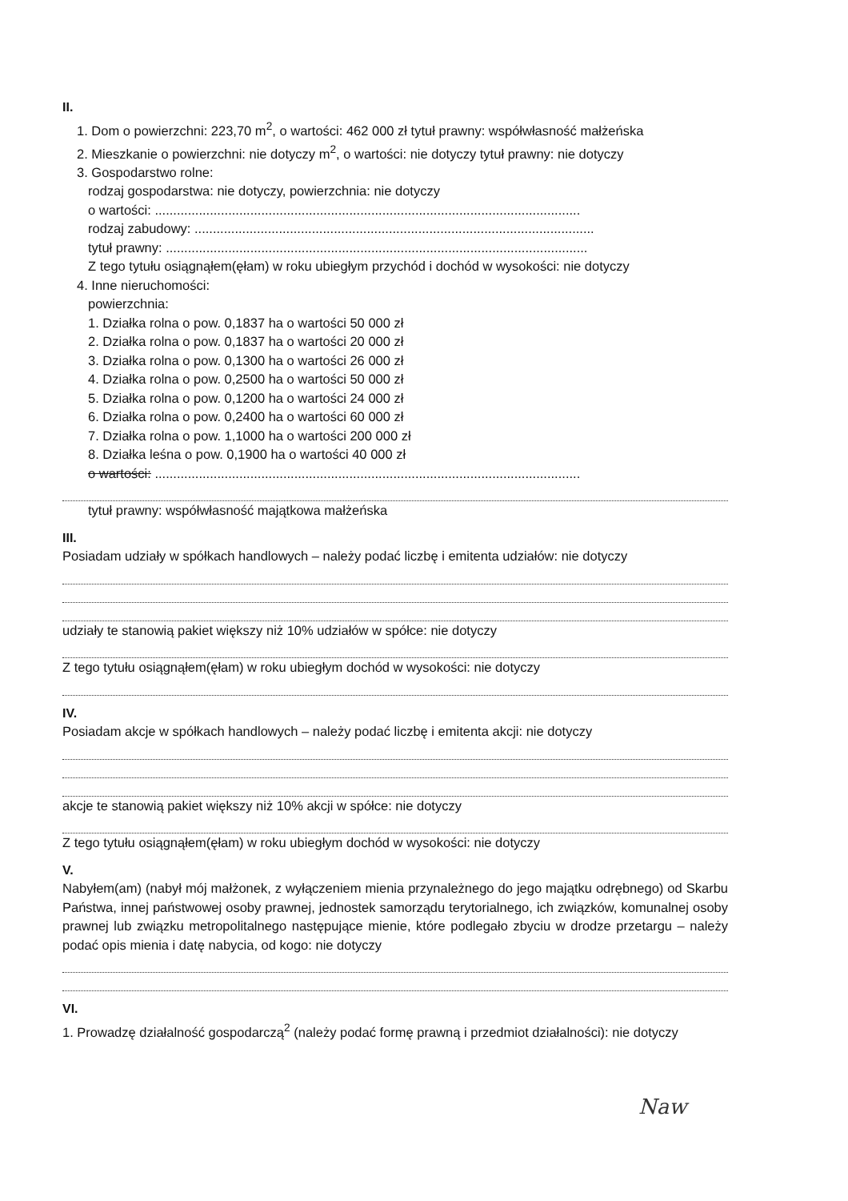II.
1. Dom o powierzchni: 223,70 m<sup>2</sup>, o wartości: 462 000 zł tytuł prawny: współwłasność małżeńska
2. Mieszkanie o powierzchni: nie dotyczy m<sup>2</sup>, o wartości: nie dotyczy tytuł prawny: nie dotyczy
3. Gospodarstwo rolne:
rodzaj gospodarstwa: nie dotyczy, powierzchnia: nie dotyczy
o wartości: ....................................................................................................................
rodzaj zabudowy: .............................................................................................................
tytuł prawny: ...................................................................................................................
Z tego tytułu osiągnąłem(ęłam) w roku ubiegłym przychód i dochód w wysokości: nie dotyczy
4. Inne nieruchomości:
powierzchnia:
1. Działka rolna o pow. 0,1837 ha o wartości 50 000 zł
2. Działka rolna o pow. 0,1837 ha o wartości 20 000 zł
3. Działka rolna o pow. 0,1300 ha o wartości 26 000 zł
4. Działka rolna o pow. 0,2500 ha o wartości 50 000 zł
5. Działka rolna o pow. 0,1200 ha o wartości 24 000 zł
6. Działka rolna o pow. 0,2400 ha o wartości 60 000 zł
7. Działka rolna o pow. 1,1000 ha o wartości 200 000 zł
8. Działka leśna o pow. 0,1900 ha o wartości 40 000 zł
o wartości: ....................................................................................................................
tytuł prawny: współwłasność majątkowa małżeńska
III.
Posiadam udziały w spółkach handlowych – należy podać liczbę i emitenta udziałów: nie dotyczy
udziały te stanowią pakiet większy niż 10% udziałów w spółce: nie dotyczy
Z tego tytułu osiągnąłem(ęłam) w roku ubiegłym dochód w wysokości: nie dotyczy
IV.
Posiadam akcje w spółkach handlowych – należy podać liczbę i emitenta akcji: nie dotyczy
akcje te stanowią pakiet większy niż 10% akcji w spółce: nie dotyczy
Z tego tytułu osiągnąłem(ęłam) w roku ubiegłym dochód w wysokości: nie dotyczy
V.
Nabyłem(am) (nabył mój małżonek, z wyłączeniem mienia przynależnego do jego majątku odrębnego) od Skarbu Państwa, innej państwowej osoby prawnej, jednostek samorządu terytorialnego, ich związków, komunalnej osoby prawnej lub związku metropolitalnego następujące mienie, które podlegało zbyciu w drodze przetargu – należy podać opis mienia i datę nabycia, od kogo: nie dotyczy
VI.
1. Prowadzę działalność gospodarczą<sup>2</sup> (należy podać formę prawną i przedmiot działalności): nie dotyczy
Naw